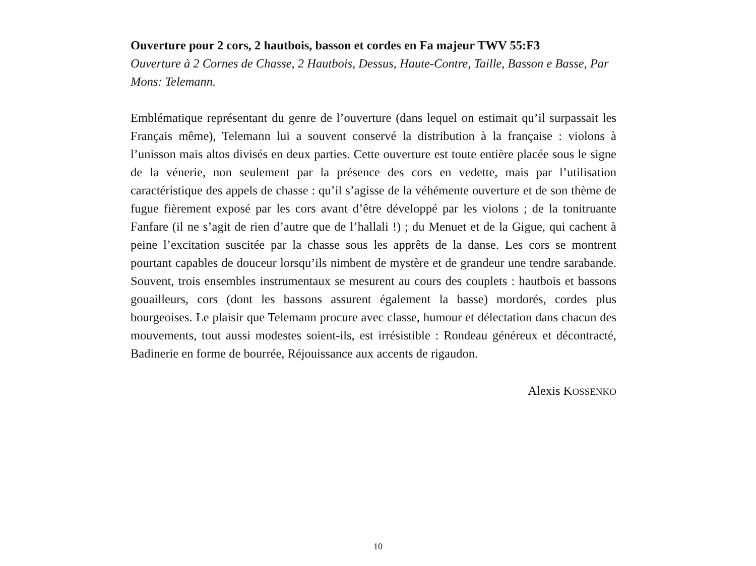Ouverture pour 2 cors, 2 hautbois, basson et cordes en Fa majeur TWV 55:F3
Ouverture à 2 Cornes de Chasse, 2 Hautbois, Dessus, Haute-Contre, Taille, Basson e Basse, Par Mons: Telemann.
Emblématique représentant du genre de l’ouverture (dans lequel on estimait qu’il surpassait les Français même), Telemann lui a souvent conservé la distribution à la française : violons à l’unisson mais altos divisés en deux parties. Cette ouverture est toute entière placée sous le signe de la vénerie, non seulement par la présence des cors en vedette, mais par l’utilisation caractéristique des appels de chasse : qu’il s’agisse de la véhémente ouverture et de son thème de fugue fièrement exposé par les cors avant d’être développé par les violons ; de la tonitruante Fanfare (il ne s’agit de rien d’autre que de l’hallali !) ; du Menuet et de la Gigue, qui cachent à peine l’excitation suscitée par la chasse sous les apprêts de la danse. Les cors se montrent pourtant capables de douceur lorsqu’ils nimbent de mystère et de grandeur une tendre sarabande. Souvent, trois ensembles instrumentaux se mesurent au cours des couplets : hautbois et bassons gouailleurs, cors (dont les bassons assurent également la basse) mordorés, cordes plus bourgeoises. Le plaisir que Telemann procure avec classe, humour et délectation dans chacun des mouvements, tout aussi modestes soient-ils, est irrésistible : Rondeau généreux et décontracté, Badinerie en forme de bourrée, Réjouissance aux accents de rigaudon.
Alexis KOSSENKO
10